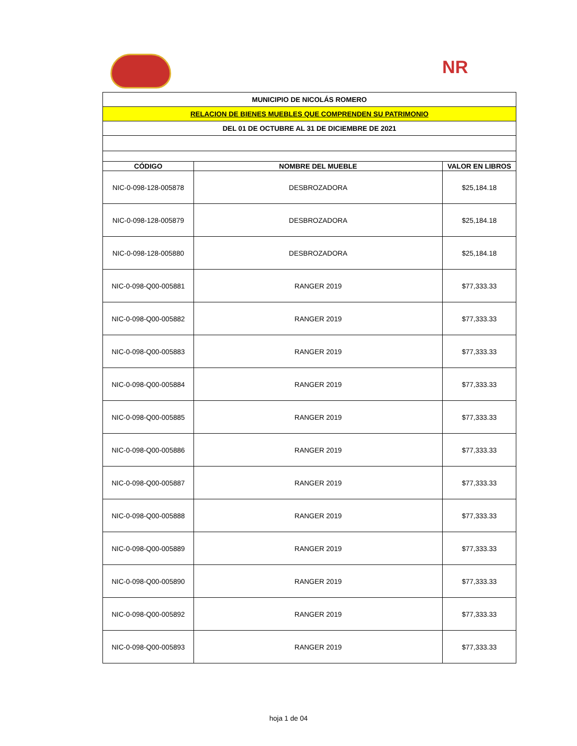NR
| MUNICIPIO DE NICOLÁS ROMERO | | |
| RELACION DE BIENES MUEBLES QUE COMPRENDEN SU PATRIMONIO | | |
| DEL 01 DE OCTUBRE AL 31 DE DICIEMBRE DE 2021 | | |
| CÓDIGO | NOMBRE DEL MUEBLE | VALOR EN LIBROS |
| NIC-0-098-128-005878 | DESBROZADORA | $25,184.18 |
| NIC-0-098-128-005879 | DESBROZADORA | $25,184.18 |
| NIC-0-098-128-005880 | DESBROZADORA | $25,184.18 |
| NIC-0-098-Q00-005881 | RANGER 2019 | $77,333.33 |
| NIC-0-098-Q00-005882 | RANGER 2019 | $77,333.33 |
| NIC-0-098-Q00-005883 | RANGER 2019 | $77,333.33 |
| NIC-0-098-Q00-005884 | RANGER 2019 | $77,333.33 |
| NIC-0-098-Q00-005885 | RANGER 2019 | $77,333.33 |
| NIC-0-098-Q00-005886 | RANGER 2019 | $77,333.33 |
| NIC-0-098-Q00-005887 | RANGER 2019 | $77,333.33 |
| NIC-0-098-Q00-005888 | RANGER 2019 | $77,333.33 |
| NIC-0-098-Q00-005889 | RANGER 2019 | $77,333.33 |
| NIC-0-098-Q00-005890 | RANGER 2019 | $77,333.33 |
| NIC-0-098-Q00-005892 | RANGER 2019 | $77,333.33 |
| NIC-0-098-Q00-005893 | RANGER 2019 | $77,333.33 |
hoja 1 de 04